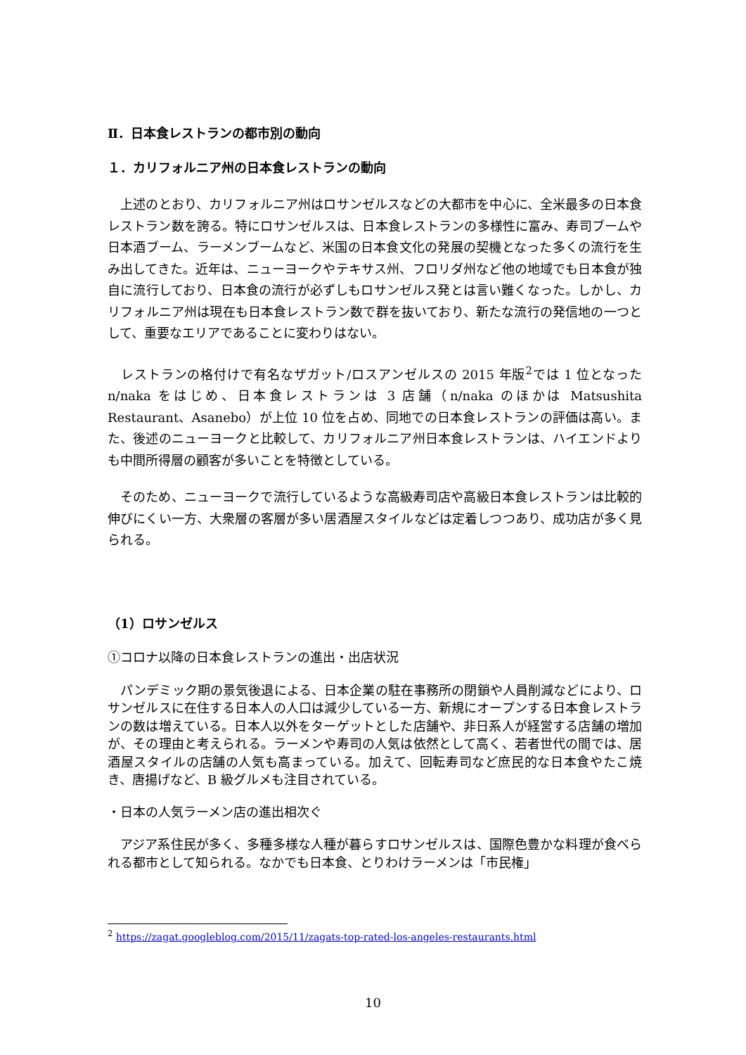Ⅱ．日本食レストランの都市別の動向
１．カリフォルニア州の日本食レストランの動向
　上述のとおり、カリフォルニア州はロサンゼルスなどの大都市を中心に、全米最多の日本食レストラン数を誇る。特にロサンゼルスは、日本食レストランの多様性に富み、寿司ブームや日本酒ブーム、ラーメンブームなど、米国の日本食文化の発展の契機となった多くの流行を生み出してきた。近年は、ニューヨークやテキサス州、フロリダ州など他の地域でも日本食が独自に流行しており、日本食の流行が必ずしもロサンゼルス発とは言い難くなった。しかし、カリフォルニア州は現在も日本食レストラン数で群を抜いており、新たな流行の発信地の一つとして、重要なエリアであることに変わりはない。
　レストランの格付けで有名なザガット/ロスアンゼルスの 2015 年版<sup>2</sup>では 1 位となった n/naka をはじめ、日本食レストランは 3 店舗（n/naka のほかは Matsushita Restaurant、Asanebo）が上位 10 位を占め、同地での日本食レストランの評価は高い。また、後述のニューヨークと比較して、カリフォルニア州日本食レストランは、ハイエンドよりも中間所得層の顧客が多いことを特徴としている。
　そのため、ニューヨークで流行しているような高級寿司店や高級日本食レストランは比較的伸びにくい一方、大衆層の客層が多い居酒屋スタイルなどは定着しつつあり、成功店が多く見られる。
（1）ロサンゼルス
①コロナ以降の日本食レストランの進出・出店状況
　パンデミック期の景気後退による、日本企業の駐在事務所の閉鎖や人員削減などにより、ロサンゼルスに在住する日本人の人口は減少している一方、新規にオープンする日本食レストランの数は増えている。日本人以外をターゲットとした店舗や、非日系人が経営する店舗の増加が、その理由と考えられる。ラーメンや寿司の人気は依然として高く、若者世代の間では、居酒屋スタイルの店舗の人気も高まっている。加えて、回転寿司など庶民的な日本食やたこ焼き、唐揚げなど、B 級グルメも注目されている。
・日本の人気ラーメン店の進出相次ぐ
　アジア系住民が多く、多種多様な人種が暮らすロサンゼルスは、国際色豊かな料理が食べられる都市として知られる。なかでも日本食、とりわけラーメンは「市民権」
<sup>2</sup> https://zagat.googleblog.com/2015/11/zagats-top-rated-los-angeles-restaurants.html
10